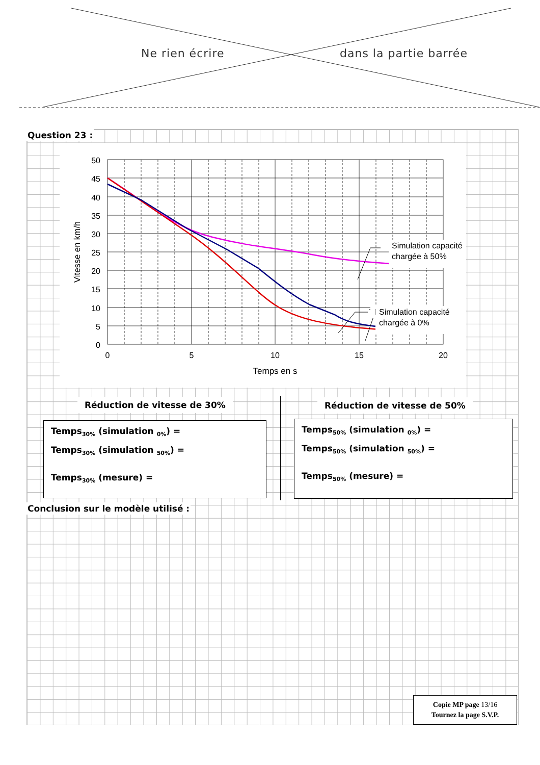Ne rien écrire dans la partie barrée
Question 23 :
50
45
40
35
30
25
20
15
10
5
0
0
5
10
15
20
Temps en s
Vitesse en km/h
Simulation capacité
chargée à 50%
Mesure
Simulation capacité
chargée à 0%
Réduction de vitesse de 30% Réduction de vitesse de 50%
Temps<sub>30%</sub> (simulation <sub>0%</sub>) =
Temps<sub>30%</sub> (simulation <sub>50%</sub>) =
Temps<sub>30%</sub> (mesure) =
Temps<sub>50%</sub> (simulation <sub>0%</sub>) =
Temps<sub>50%</sub> (simulation <sub>50%</sub>) =
Temps<sub>50%</sub> (mesure) =
Conclusion sur le modèle utilisé :
Copie MP page 13/16
Tournez la page S.V.P.